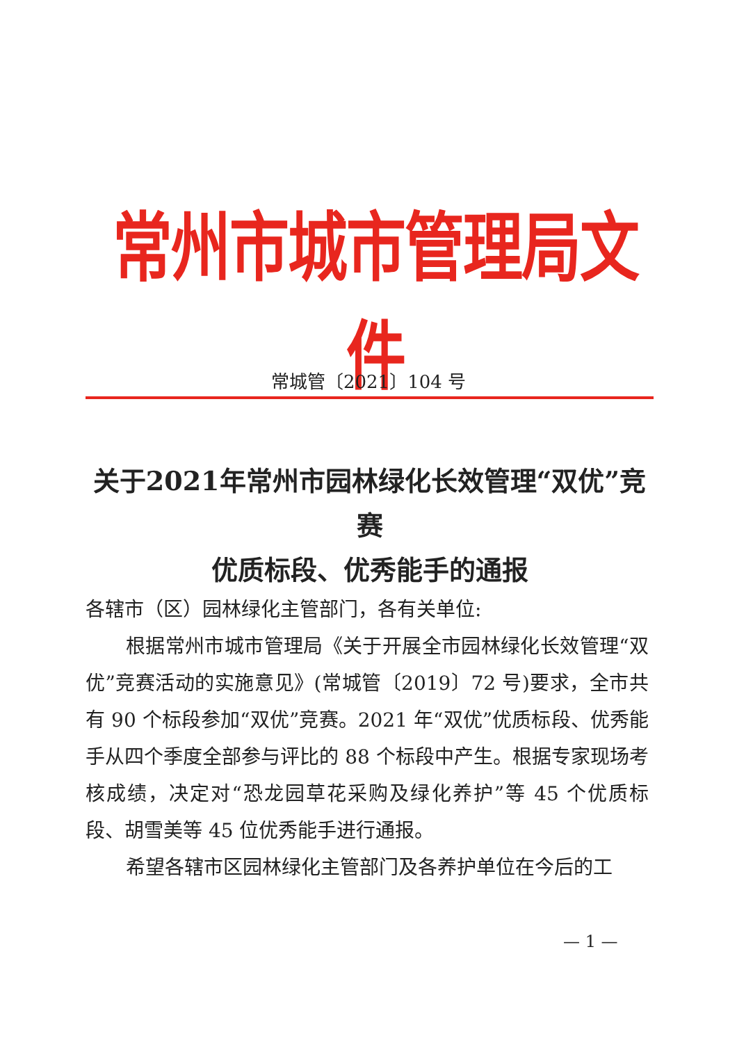常州市城市管理局文件
常城管〔2021〕104 号
关于2021年常州市园林绿化长效管理“双优”竞赛
优质标段、优秀能手的通报
各辖市（区）园林绿化主管部门，各有关单位:
根据常州市城市管理局《关于开展全市园林绿化长效管理“双优”竞赛活动的实施意见》(常城管〔2019〕72 号)要求，全市共有 90 个标段参加“双优”竞赛。2021 年“双优”优质标段、优秀能手从四个季度全部参与评比的 88 个标段中产生。根据专家现场考核成绩，决定对“恐龙园草花采购及绿化养护”等 45 个优质标段、胡雪美等 45 位优秀能手进行通报。
希望各辖市区园林绿化主管部门及各养护单位在今后的工
— 1 —